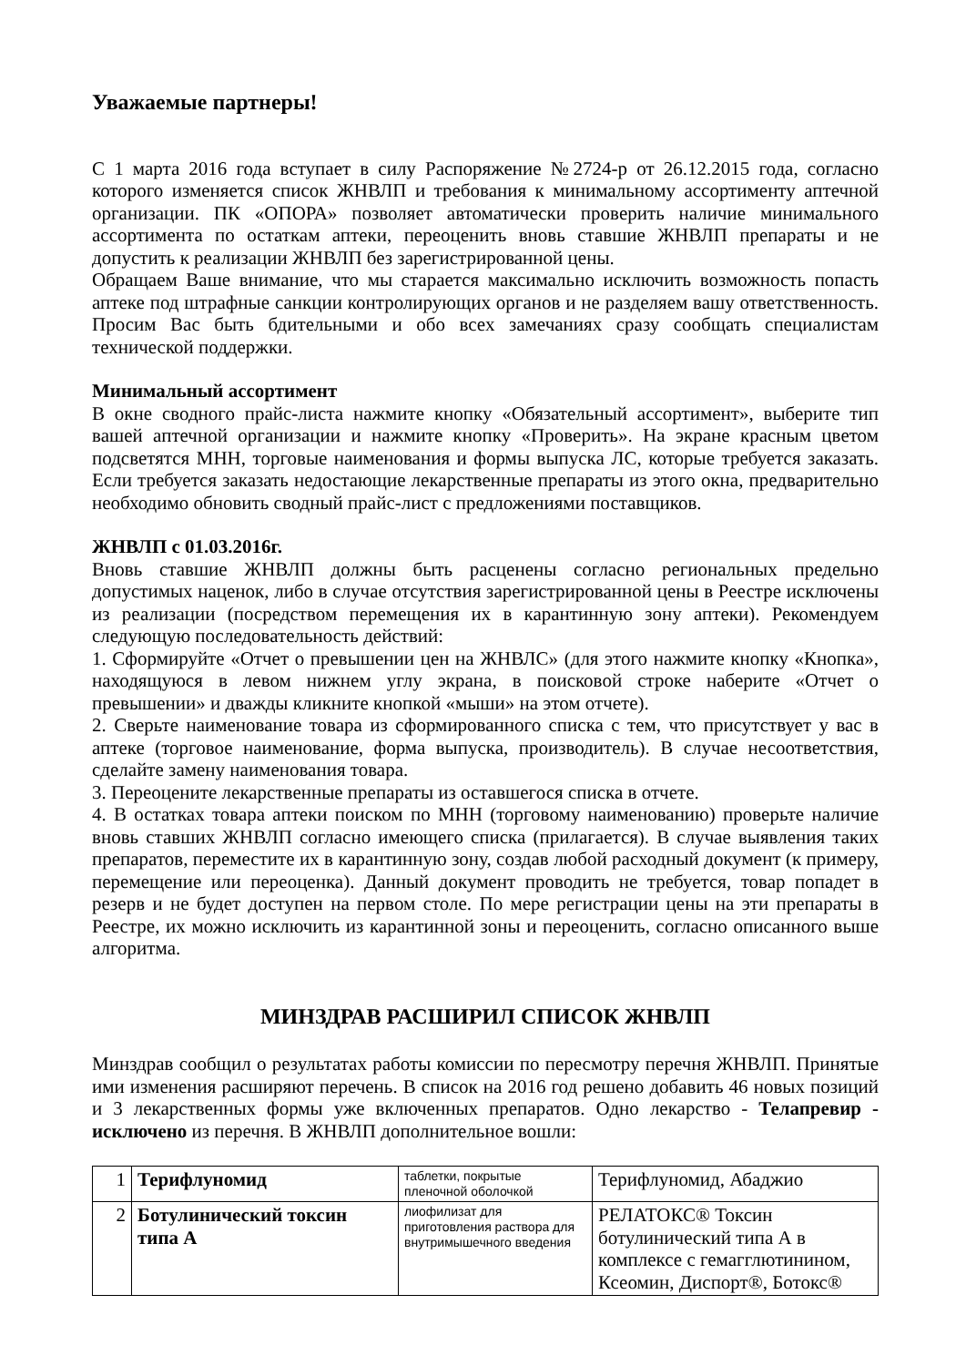Уважаемые партнеры!
С 1 марта 2016 года вступает в силу Распоряжение №2724-р от 26.12.2015 года, согласно которого изменяется список ЖНВЛП и требования к минимальному ассортименту аптечной организации. ПК «ОПОРА» позволяет автоматически проверить наличие минимального ассортимента по остаткам аптеки, переоценить вновь ставшие ЖНВЛП препараты и не допустить к реализации ЖНВЛП без зарегистрированной цены.
Обращаем Ваше внимание, что мы старается максимально исключить возможность попасть аптеке под штрафные санкции контролирующих органов и не разделяем вашу ответственность. Просим Вас быть бдительными и обо всех замечаниях сразу сообщать специалистам технической поддержки.
Минимальный ассортимент
В окне сводного прайс-листа нажмите кнопку «Обязательный ассортимент», выберите тип вашей аптечной организации и нажмите кнопку «Проверить». На экране красным цветом подсветятся МНН, торговые наименования и формы выпуска ЛС, которые требуется заказать. Если требуется заказать недостающие лекарственные препараты из этого окна, предварительно необходимо обновить сводный прайс-лист с предложениями поставщиков.
ЖНВЛП с 01.03.2016г.
Вновь ставшие ЖНВЛП должны быть расценены согласно региональных предельно допустимых наценок, либо в случае отсутствия зарегистрированной цены в Реестре исключены из реализации (посредством перемещения их в карантинную зону аптеки). Рекомендуем следующую последовательность действий:
1. Сформируйте «Отчет о превышении цен на ЖНВЛС» (для этого нажмите кнопку «Кнопка», находящуюся в левом нижнем углу экрана, в поисковой строке наберите «Отчет о превышении» и дважды кликните кнопкой «мыши» на этом отчете).
2. Сверьте наименование товара из сформированного списка с тем, что присутствует у вас в аптеке (торговое наименование, форма выпуска, производитель). В случае несоответствия, сделайте замену наименования товара.
3. Переоцените лекарственные препараты из оставшегося списка в отчете.
4. В остатках товара аптеки поиском по МНН (торговому наименованию) проверьте наличие вновь ставших ЖНВЛП согласно имеющего списка (прилагается). В случае выявления таких препаратов, переместите их в карантинную зону, создав любой расходный документ (к примеру, перемещение или переоценка). Данный документ проводить не требуется, товар попадет в резерв и не будет доступен на первом столе. По мере регистрации цены на эти препараты в Реестре, их можно исключить из карантинной зоны и переоценить, согласно описанного выше алгоритма.
МИНЗДРАВ РАСШИРИЛ СПИСОК ЖНВЛП
Минздрав сообщил о результатах работы комиссии по пересмотру перечня ЖНВЛП. Принятые ими изменения расширяют перечень. В список на 2016 год решено добавить 46 новых позиций и 3 лекарственных формы уже включенных препаратов. Одно лекарство - Телапревир - исключено из перечня. В ЖНВЛП дополнительное вошли:
| 1 | Терифлуномид | таблетки, покрытые пленочной оболочкой | Терифлуномид, Абаджио |
| 2 | Ботулинический токсин типа А | лиофилизат для приготовления раствора для внутримышечного введения | РЕЛАТОКС® Токсин ботулинический типа А в комплексе с гемагглютинином, Ксеомин, Диспорт®, Ботокс® |